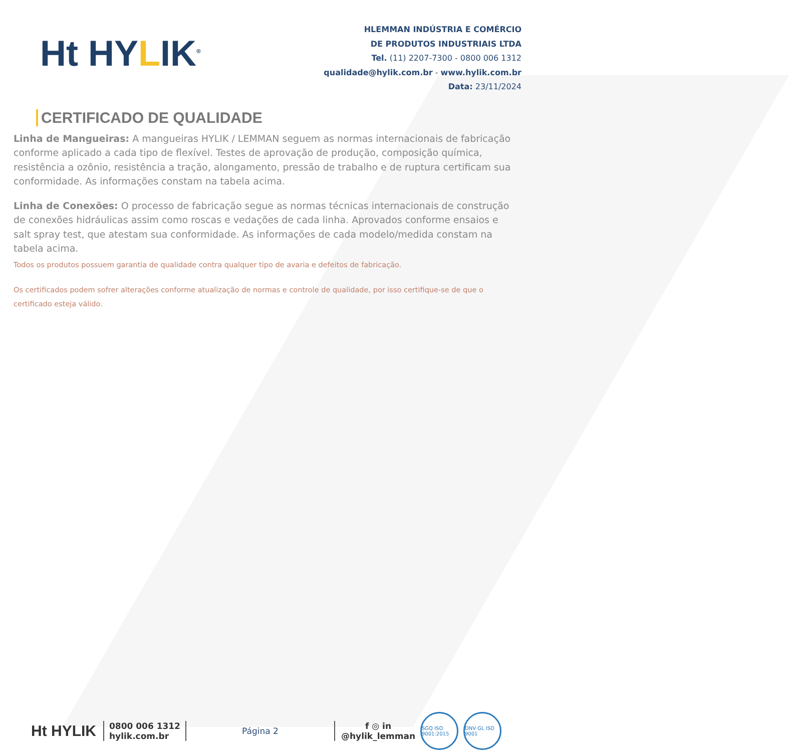Ht HYLIK<sup>®</sup>
HLEMMAN INDÚSTRIA E COMÉRCIO
DE PRODUTOS INDUSTRIAIS LTDA
Tel. (11) 2207-7300 - 0800 006 1312
qualidade@hylik.com.br - www.hylik.com.br
Data: 23/11/2024
CERTIFICADO DE QUALIDADE
Linha de Mangueiras: A mangueiras HYLIK / LEMMAN seguem as normas internacionais de fabricação conforme aplicado a cada tipo de flexível. Testes de aprovação de produção, composição química, resistência a ozônio, resistência a tração, alongamento, pressão de trabalho e de ruptura certificam sua conformidade. As informações constam na tabela acima.
Linha de Conexões: O processo de fabricação segue as normas técnicas internacionais de construção de conexões hidráulicas assim como roscas e vedações de cada linha. Aprovados conforme ensaios e salt spray test, que atestam sua conformidade. As informações de cada modelo/medida constam na tabela acima.
Todos os produtos possuem garantia de qualidade contra qualquer tipo de avaria e defeitos de fabricação.
Os certificados podem sofrer alterações conforme atualização de normas e controle de qualidade, por isso certifique-se de que o certificado esteja válido.
Ht HYLIK 0800 006 1312
hylik.com.br
Página 2
f ◎ in
@hylik_lemman
SGQ ISO 9001:2015
DNV·GL ISO 9001